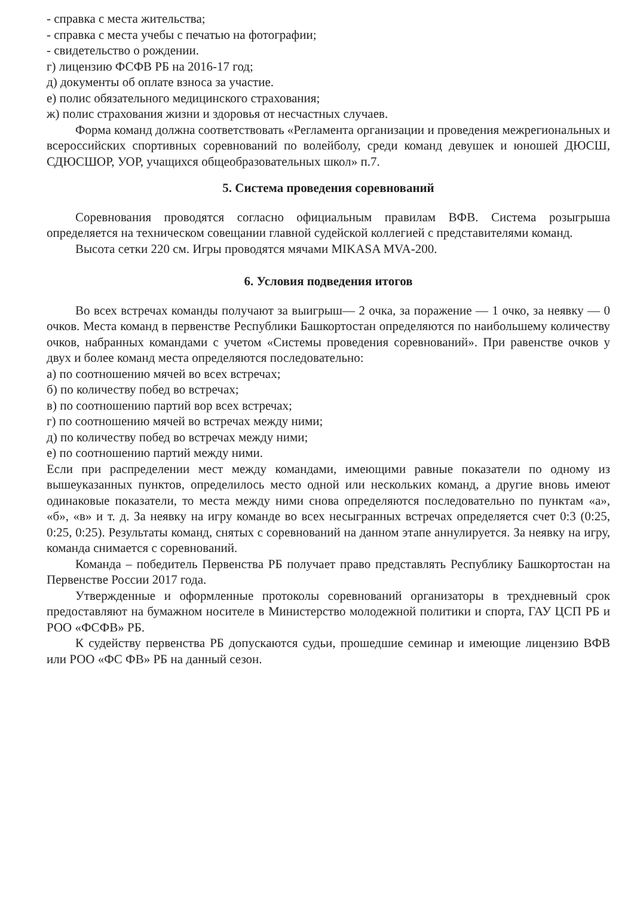- справка с места жительства;
- справка с места учебы с печатью на фотографии;
- свидетельство о рождении.
г) лицензию ФСФВ РБ на 2016-17 год;
д) документы об оплате взноса за участие.
е) полис обязательного медицинского страхования;
ж) полис страхования жизни и здоровья от несчастных случаев.
Форма команд должна соответствовать «Регламента организации и проведения межрегиональных и всероссийских спортивных соревнований по волейболу, среди команд девушек и юношей ДЮСШ, СДЮСШОР, УОР, учащихся общеобразовательных школ» п.7.
5. Система проведения соревнований
Соревнования проводятся согласно официальным правилам ВФВ. Система розыгрыша определяется на техническом совещании главной судейской коллегией с представителями команд.
Высота сетки 220 см. Игры проводятся мячами MIKASA MVA-200.
6. Условия подведения итогов
Во всех встречах команды получают за выигрыш— 2 очка, за поражение — 1 очко, за неявку — 0 очков. Места команд в первенстве Республики Башкортостан определяются по наибольшему количеству очков, набранных командами с учетом «Системы проведения соревнований». При равенстве очков у двух и более команд места определяются последовательно:
а) по соотношению мячей во всех встречах;
б) по количеству побед во встречах;
в) по соотношению партий вор всех встречах;
г) по соотношению мячей во встречах между ними;
д) по количеству побед во встречах между ними;
е) по соотношению партий между ними.
Если при распределении мест между командами, имеющими равные показатели по одному из вышеуказанных пунктов, определилось место одной или нескольких команд, а другие вновь имеют одинаковые показатели, то места между ними снова определяются последовательно по пунктам «а», «б», «в» и т. д. За неявку на игру команде во всех несыгранных встречах определяется счет 0:3 (0:25, 0:25, 0:25). Результаты команд, снятых с соревнований на данном этапе аннулируется. За неявку на игру, команда снимается с соревнований.
Команда – победитель Первенства РБ получает право представлять Республику Башкортостан на Первенстве России 2017 года.
Утвержденные и оформленные протоколы соревнований организаторы в трехдневный срок предоставляют на бумажном носителе в Министерство молодежной политики и спорта, ГАУ ЦСП РБ и РОО «ФСФВ» РБ.
К судейству первенства РБ допускаются судьи, прошедшие семинар и имеющие лицензию ВФВ или РОО «ФС ФВ» РБ на данный сезон.